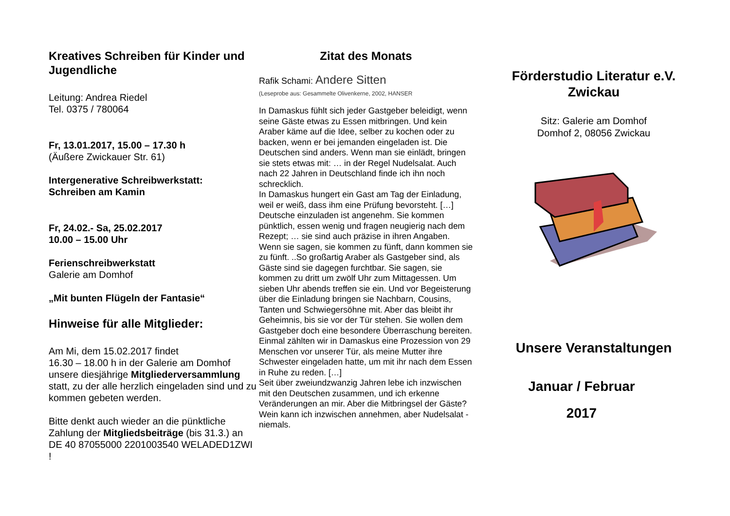Kreatives Schreiben für Kinder und Jugendliche
Leitung: Andrea Riedel
Tel. 0375 / 780064
Fr, 13.01.2017, 15.00 – 17.30 h
(Äußere Zwickauer Str. 61)
Intergenerative Schreibwerkstatt:
Schreiben am Kamin
Fr, 24.02.- Sa, 25.02.2017
10.00 – 15.00 Uhr
Ferienschreibwerkstatt
Galerie am Domhof
„Mit bunten Flügeln der Fantasie“
Hinweise für alle Mitglieder:
Am Mi, dem 15.02.2017 findet
16.30 – 18.00 h in der Galerie am Domhof unsere diesjährige Mitgliederversammlung statt, zu der alle herzlich eingeladen sind und zu kommen gebeten werden.
Bitte denkt auch wieder an die pünktliche Zahlung der Mitgliedsbeiträge (bis 31.3.) an DE 40 87055000 2201003540 WELADED1ZWI !
Zitat des Monats
Rafik Schami: Andere Sitten
(Leseprobe aus: Gesammelte Olivenkerne, 2002, HANSER
In Damaskus fühlt sich jeder Gastgeber beleidigt, wenn seine Gäste etwas zu Essen mitbringen. Und kein Araber käme auf die Idee, selber zu kochen oder zu backen, wenn er bei jemanden eingeladen ist. Die Deutschen sind anders. Wenn man sie einlädt, bringen sie stets etwas mit: … in der Regel Nudelsalat. Auch nach 22 Jahren in Deutschland finde ich ihn noch schrecklich.
In Damaskus hungert ein Gast am Tag der Einladung, weil er weiß, dass ihm eine Prüfung bevorsteht. […]
Deutsche einzuladen ist angenehm. Sie kommen pünktlich, essen wenig und fragen neugierig nach dem Rezept; … sie sind auch präzise in ihren Angaben. Wenn sie sagen, sie kommen zu fünft, dann kommen sie zu fünft. ..So großartig Araber als Gastgeber sind, als Gäste sind sie dagegen furchtbar. Sie sagen, sie kommen zu dritt um zwölf Uhr zum Mittagessen. Um sieben Uhr abends treffen sie ein. Und vor Begeisterung über die Einladung bringen sie Nachbarn, Cousins, Tanten und Schwiegersöhne mit. Aber das bleibt ihr Geheimnis, bis sie vor der Tür stehen. Sie wollen dem Gastgeber doch eine besondere Überraschung bereiten. Einmal zählten wir in Damaskus eine Prozession von 29 Menschen vor unserer Tür, als meine Mutter ihre Schwester eingeladen hatte, um mit ihr nach dem Essen in Ruhe zu reden. […]
Seit über zweiundzwanzig Jahren lebe ich inzwischen mit den Deutschen zusammen, und ich erkenne Veränderungen an mir. Aber die Mitbringsel der Gäste? Wein kann ich inzwischen annehmen, aber Nudelsalat - niemals.
Förderstudio Literatur e.V.
Zwickau
Sitz: Galerie am Domhof
Domhof 2, 08056 Zwickau
Unsere Veranstaltungen
Januar / Februar
2017